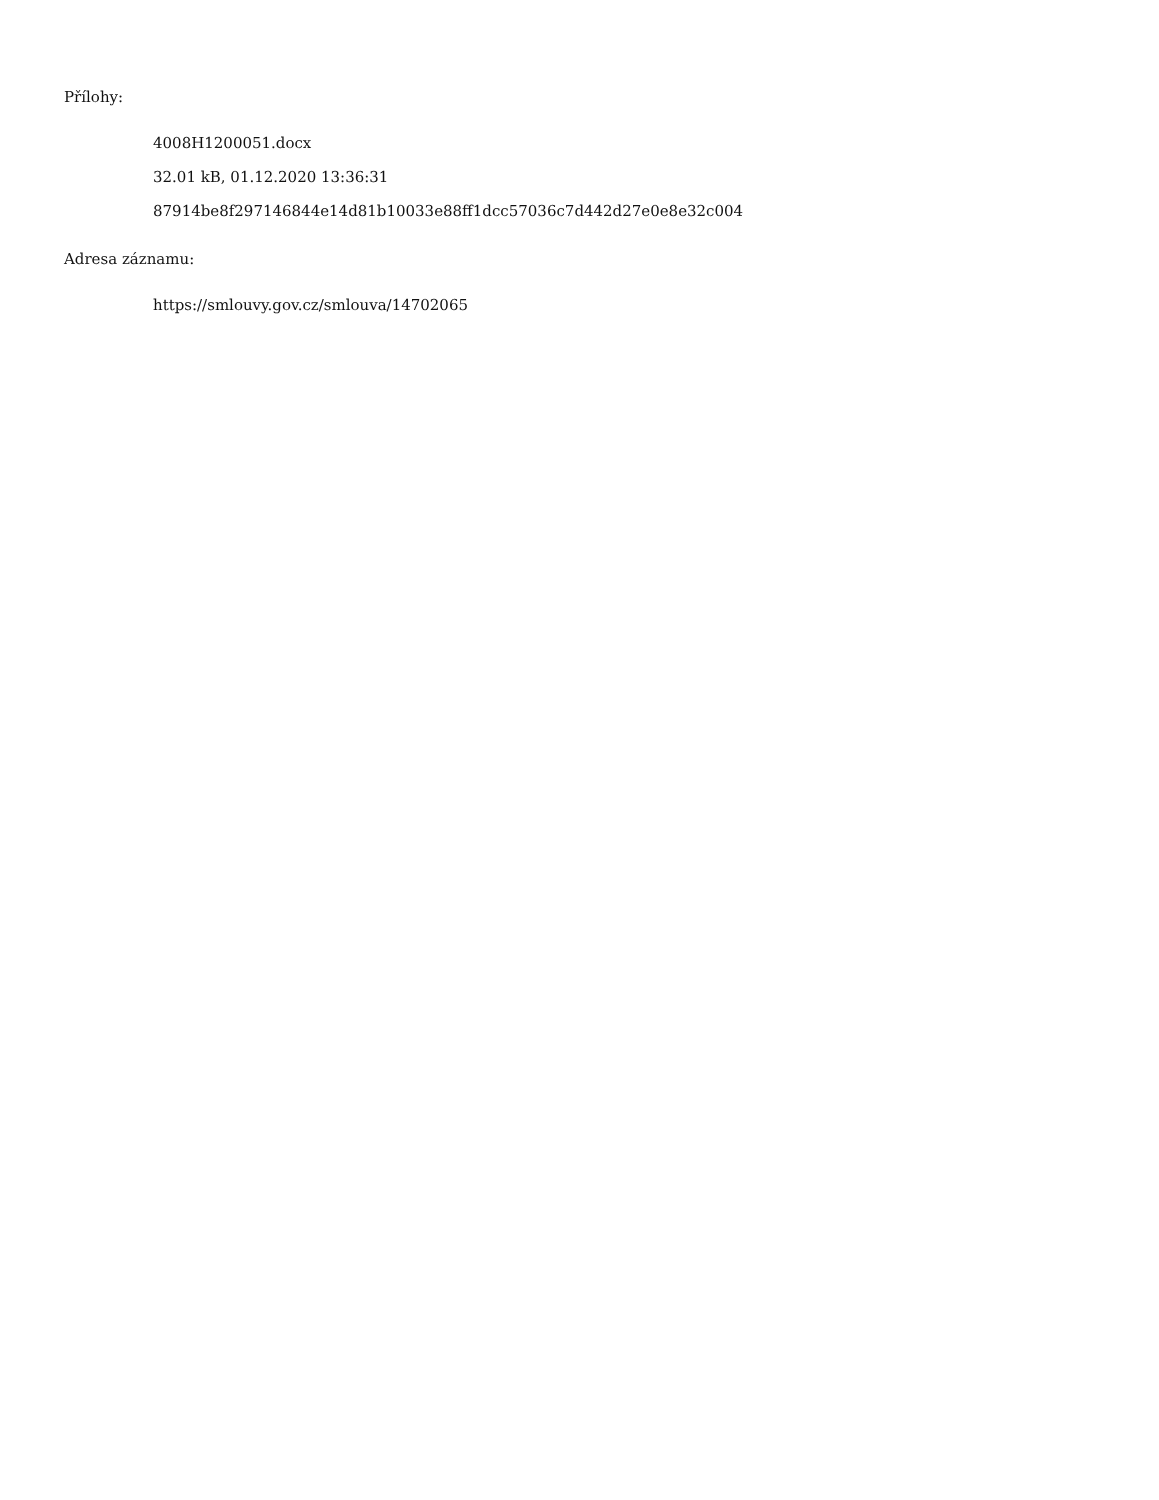Přílohy:
4008H1200051.docx
32.01 kB, 01.12.2020 13:36:31
87914be8f297146844e14d81b10033e88ff1dcc57036c7d442d27e0e8e32c004
Adresa záznamu:
https://smlouvy.gov.cz/smlouva/14702065